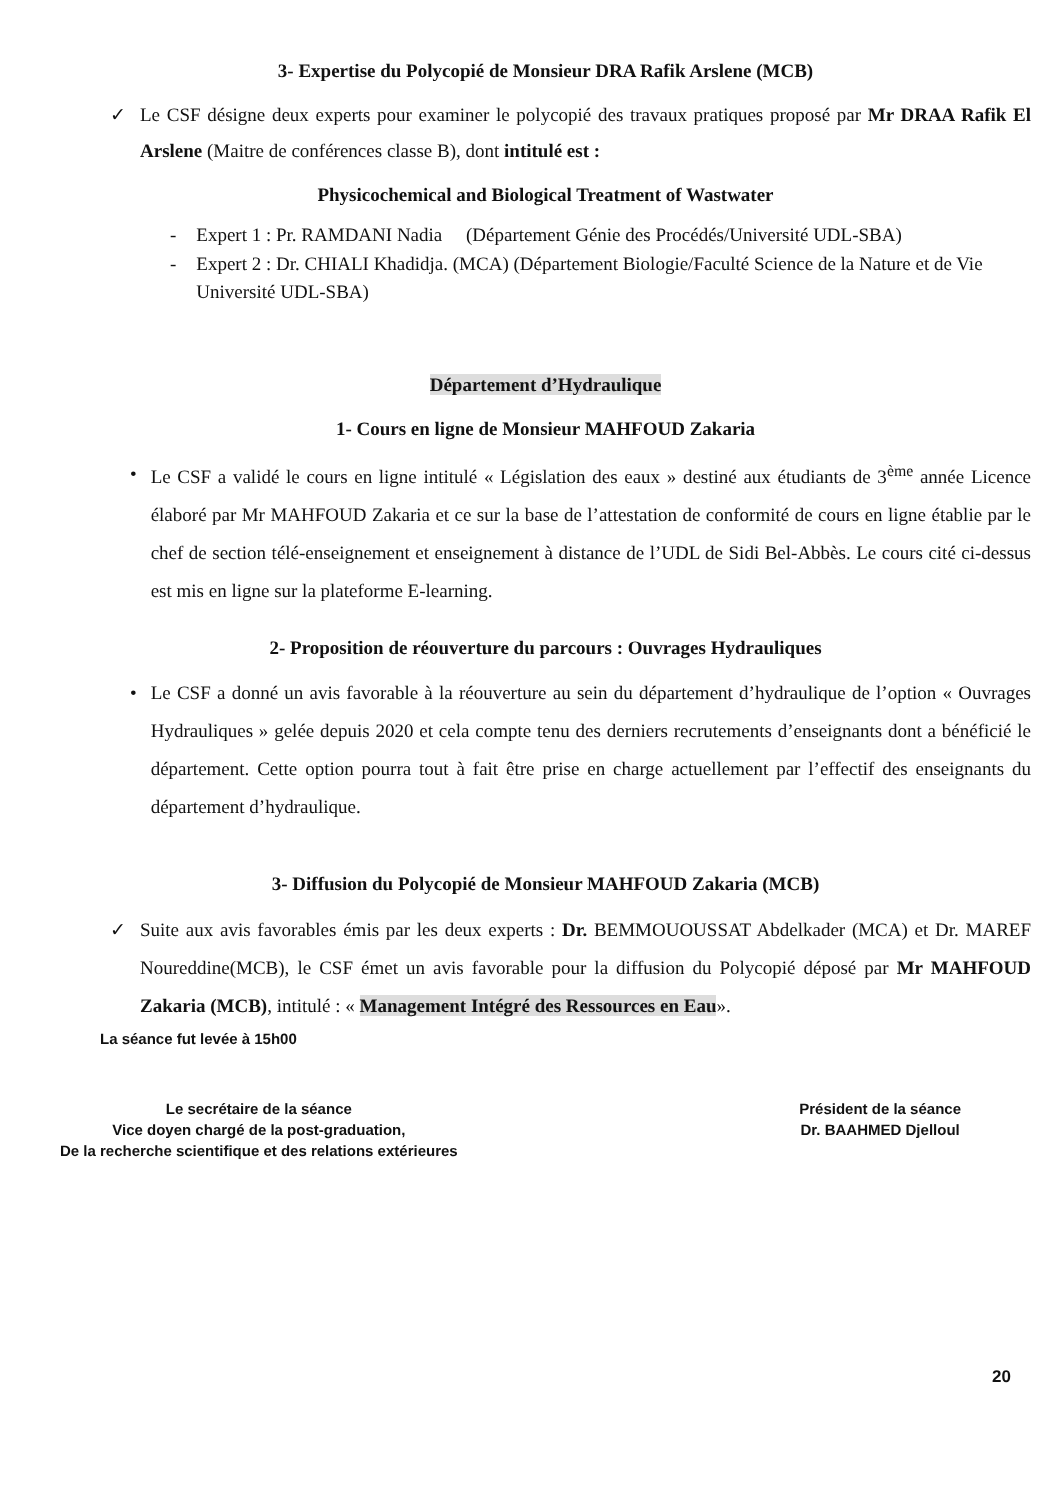3- Expertise du Polycopié de Monsieur DRA Rafik Arslene (MCB)
✓ Le CSF désigne deux experts pour examiner le polycopié des travaux pratiques proposé par Mr DRAA Rafik El Arslene (Maitre de conférences classe B), dont intitulé est :
Physicochemical and Biological Treatment of Wastwater
- Expert 1 : Pr. RAMDANI Nadia (Département Génie des Procédés/Université UDL-SBA)
- Expert 2 : Dr. CHIALI Khadidja. (MCA) (Département Biologie/Faculté Science de la Nature et de Vie Université UDL-SBA)
Département d’Hydraulique
1- Cours en ligne de Monsieur MAHFOUD Zakaria
• Le CSF a validé le cours en ligne intitulé « Législation des eaux » destiné aux étudiants de 3<sup>ème</sup> année Licence élaboré par Mr MAHFOUD Zakaria et ce sur la base de l’attestation de conformité de cours en ligne établie par le chef de section télé-enseignement et enseignement à distance de l’UDL de Sidi Bel-Abbès. Le cours cité ci-dessus est mis en ligne sur la plateforme E-learning.
2- Proposition de réouverture du parcours : Ouvrages Hydrauliques
• Le CSF a donné un avis favorable à la réouverture au sein du département d’hydraulique de l’option « Ouvrages Hydrauliques » gelée depuis 2020 et cela compte tenu des derniers recrutements d’enseignants dont a bénéficié le département. Cette option pourra tout à fait être prise en charge actuellement par l’effectif des enseignants du département d’hydraulique.
3- Diffusion du Polycopié de Monsieur MAHFOUD Zakaria (MCB)
✓ Suite aux avis favorables émis par les deux experts : Dr. BEMMOUOUSSAT Abdelkader (MCA) et Dr. MAREF Noureddine(MCB), le CSF émet un avis favorable pour la diffusion du Polycopié déposé par Mr MAHFOUD Zakaria (MCB), intitulé : « Management Intégré des Ressources en Eau».
La séance fut levée à 15h00
Le secrétaire de la séance
Vice doyen chargé de la post-graduation,
De la recherche scientifique et des relations extérieures
Président de la séance
Dr. BAAHMED Djelloul
20